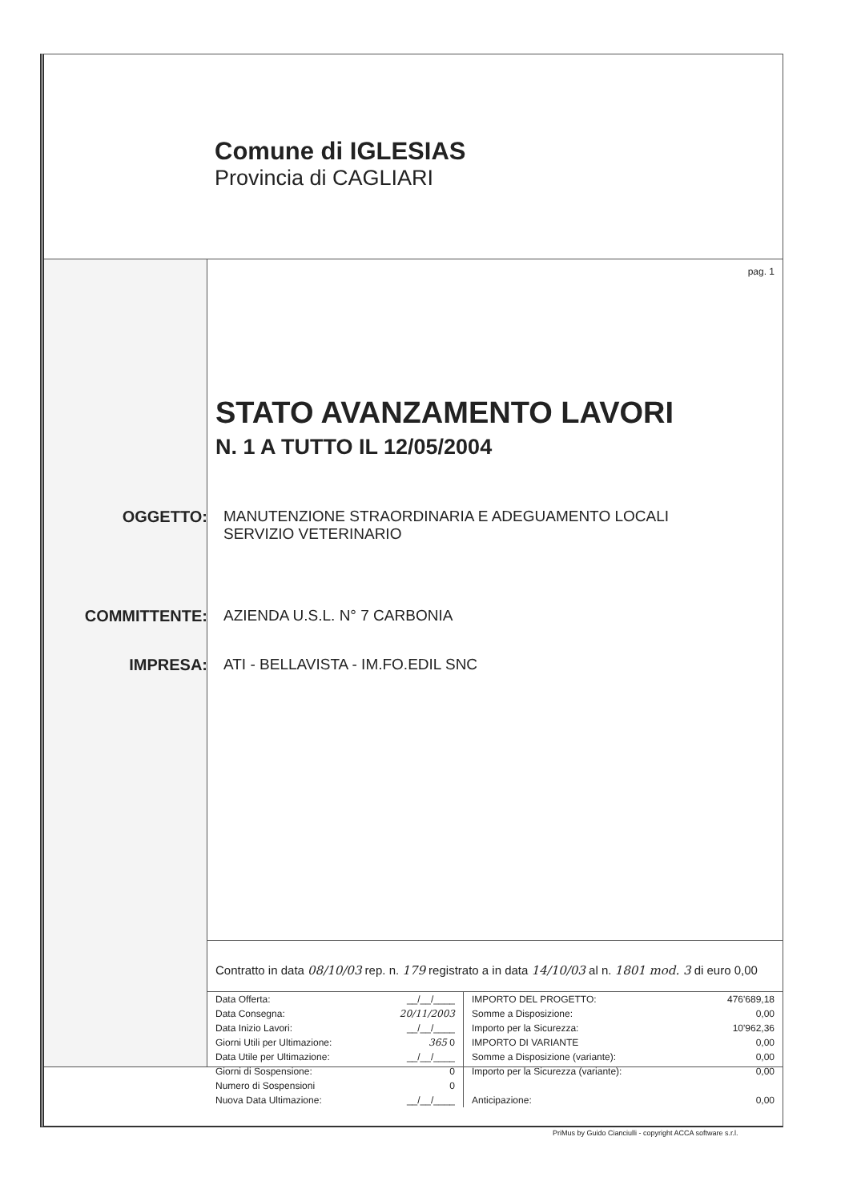Comune di IGLESIAS
Provincia di CAGLIARI
pag. 1
STATO AVANZAMENTO LAVORI
N. 1 A TUTTO IL 12/05/2004
OGGETTO: MANUTENZIONE STRAORDINARIA E ADEGUAMENTO LOCALI
SERVIZIO VETERINARIO
COMMITTENTE: AZIENDA U.S.L. N° 7 CARBONIA
IMPRESA: ATI - BELLAVISTA - IM.FO.EDIL SNC
Contratto in data 08/10/03 rep. n. 179 registrato a in data 14/10/03 al n. 1801 mod. 3 di euro 0,00
| Data Offerta: | __/__/____ |
| Data Consegna: | 20/11/2003 |
| Data Inizio Lavori: | __/__/____ |
| Giorni Utili per Ultimazione: | 365 0 |
| Data Utile per Ultimazione: | __/__/____ |
| Giorni di Sospensione: | 0 |
| Numero di Sospensioni | 0 |
| Nuova Data Ultimazione: | __/__/____ |
| IMPORTO DEL PROGETTO: | 476'689,18 |
| Somme a Disposizione: | 0,00 |
| Importo per la Sicurezza: | 10'962,36 |
| IMPORTO DI VARIANTE | 0,00 |
| Somme a Disposizione (variante): | 0,00 |
| Importo per la Sicurezza (variante): | 0,00 |
| Anticipazione: | 0,00 |
PriMus by Guido Cianciulli - copyright ACCA software s.r.l.